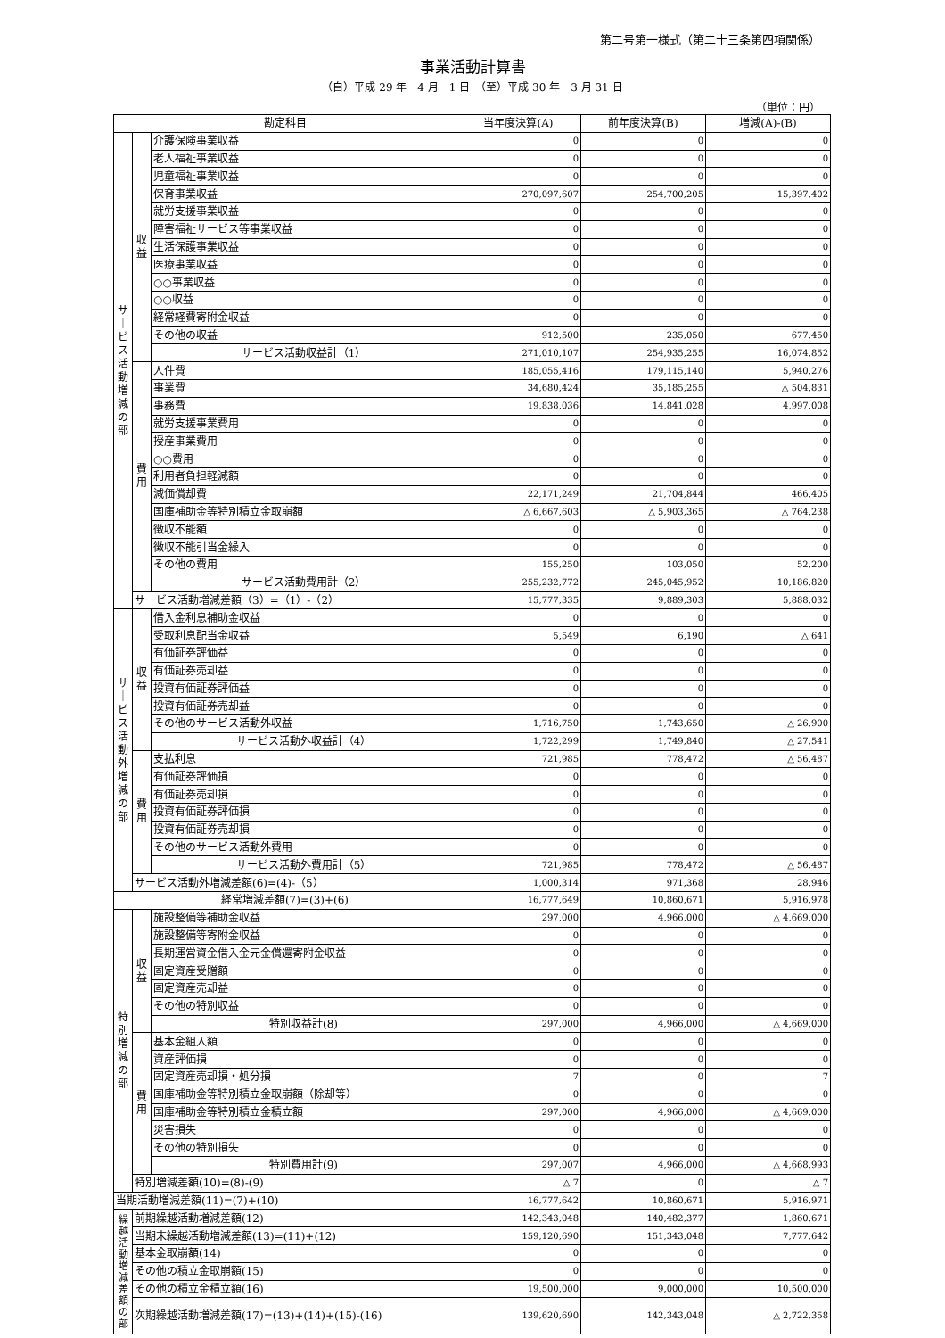第二号第一様式（第二十三条第四項関係）
事業活動計算書
（自）平成 29 年　4 月　1 日　（至）平成 30 年　3 月 31 日
（単位：円）
| 勘定科目 | | | 当年度決算(A) | 前年度決算(B) | 増減(A)-(B) |
| --- | --- | --- | --- | --- | --- |
| サ ｜ ビ ス 活 動 増 減 の 部 | 収 益 | 介護保険事業収益 | 0 | 0 | 0 |
| | | 老人福祉事業収益 | 0 | 0 | 0 |
| | | 児童福祉事業収益 | 0 | 0 | 0 |
| | | 保育事業収益 | 270,097,607 | 254,700,205 | 15,397,402 |
| | | 就労支援事業収益 | 0 | 0 | 0 |
| | | 障害福祉サービス等事業収益 | 0 | 0 | 0 |
| | | 生活保護事業収益 | 0 | 0 | 0 |
| | | 医療事業収益 | 0 | 0 | 0 |
| | | ○○事業収益 | 0 | 0 | 0 |
| | | ○○収益 | 0 | 0 | 0 |
| | | 経常経費寄附金収益 | 0 | 0 | 0 |
| | | その他の収益 | 912,500 | 235,050 | 677,450 |
| | | サービス活動収益計（1） | 271,010,107 | 254,935,255 | 16,074,852 |
| | 費 用 | 人件費 | 185,055,416 | 179,115,140 | 5,940,276 |
| | | 事業費 | 34,680,424 | 35,185,255 | △ 504,831 |
| | | 事務費 | 19,838,036 | 14,841,028 | 4,997,008 |
| | | 就労支援事業費用 | 0 | 0 | 0 |
| | | 授産事業費用 | 0 | 0 | 0 |
| | | ○○費用 | 0 | 0 | 0 |
| | | 利用者負担軽減額 | 0 | 0 | 0 |
| | | 減価償却費 | 22,171,249 | 21,704,844 | 466,405 |
| | | 国庫補助金等特別積立金取崩額 | △ 6,667,603 | △ 5,903,365 | △ 764,238 |
| | | 徴収不能額 | 0 | 0 | 0 |
| | | 徴収不能引当金繰入 | 0 | 0 | 0 |
| | | その他の費用 | 155,250 | 103,050 | 52,200 |
| | | サービス活動費用計（2） | 255,232,772 | 245,045,952 | 10,186,820 |
| | サービス活動増減差額（3）=（1）-（2） | | 15,777,335 | 9,889,303 | 5,888,032 |
| サ ｜ ビ ス 活 動 外 増 減 の 部 | 収 益 | 借入金利息補助金収益 | 0 | 0 | 0 |
| | | 受取利息配当金収益 | 5,549 | 6,190 | △ 641 |
| | | 有価証券評価益 | 0 | 0 | 0 |
| | | 有価証券売却益 | 0 | 0 | 0 |
| | | 投資有価証券評価益 | 0 | 0 | 0 |
| | | 投資有価証券売却益 | 0 | 0 | 0 |
| | | その他のサービス活動外収益 | 1,716,750 | 1,743,650 | △ 26,900 |
| | | サービス活動外収益計（4） | 1,722,299 | 1,749,840 | △ 27,541 |
| | 費 用 | 支払利息 | 721,985 | 778,472 | △ 56,487 |
| | | 有価証券評価損 | 0 | 0 | 0 |
| | | 有価証券売却損 | 0 | 0 | 0 |
| | | 投資有価証券評価損 | 0 | 0 | 0 |
| | | 投資有価証券売却損 | 0 | 0 | 0 |
| | | その他のサービス活動外費用 | 0 | 0 | 0 |
| | | サービス活動外費用計（5） | 721,985 | 778,472 | △ 56,487 |
| | サービス活動外増減差額(6)=(4)-（5） | | 1,000,314 | 971,368 | 28,946 |
| 経常増減差額(7)=(3)+(6) | | | 16,777,649 | 10,860,671 | 5,916,978 |
| 特 別 増 減 の 部 | 収 益 | 施設整備等補助金収益 | 297,000 | 4,966,000 | △ 4,669,000 |
| | | 施設整備等寄附金収益 | 0 | 0 | 0 |
| | | 長期運営資金借入金元金償還寄附金収益 | 0 | 0 | 0 |
| | | 固定資産受贈額 | 0 | 0 | 0 |
| | | 固定資産売却益 | 0 | 0 | 0 |
| | | その他の特別収益 | 0 | 0 | 0 |
| | | 特別収益計(8) | 297,000 | 4,966,000 | △ 4,669,000 |
| | 費 用 | 基本金組入額 | 0 | 0 | 0 |
| | | 資産評価損 | 0 | 0 | 0 |
| | | 固定資産売却損・処分損 | 7 | 0 | 7 |
| | | 国庫補助金等特別積立金取崩額（除却等） | 0 | 0 | 0 |
| | | 国庫補助金等特別積立金積立額 | 297,000 | 4,966,000 | △ 4,669,000 |
| | | 災害損失 | 0 | 0 | 0 |
| | | その他の特別損失 | 0 | 0 | 0 |
| | | 特別費用計(9) | 297,007 | 4,966,000 | △ 4,668,993 |
| | 特別増減差額(10)=(8)-(9) | | △ 7 | 0 | △ 7 |
| 当期活動増減差額(11)=(7)+(10) | | | 16,777,642 | 10,860,671 | 5,916,971 |
| 繰 越 活 動 増 減 差 額 の 部 | 前期繰越活動増減差額(12) | | 142,343,048 | 140,482,377 | 1,860,671 |
| | 当期末繰越活動増減差額(13)=(11)+(12) | | 159,120,690 | 151,343,048 | 7,777,642 |
| | 基本金取崩額(14) | | 0 | 0 | 0 |
| | その他の積立金取崩額(15) | | 0 | 0 | 0 |
| | その他の積立金積立額(16) | | 19,500,000 | 9,000,000 | 10,500,000 |
| | 次期繰越活動増減差額(17)=(13)+(14)+(15)-(16) | | 139,620,690 | 142,343,048 | △ 2,722,358 |